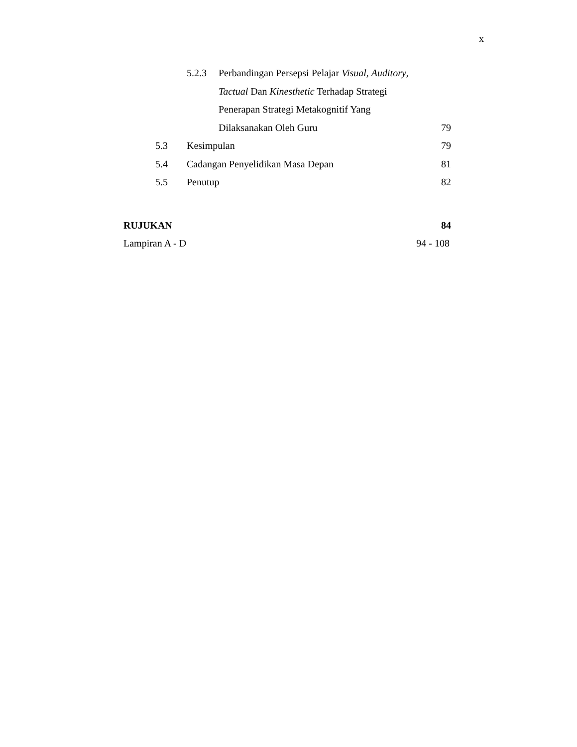x
5.2.3 Perbandingan Persepsi Pelajar Visual, Auditory,
Tactual Dan Kinesthetic Terhadap Strategi
Penerapan Strategi Metakognitif Yang
Dilaksanakan Oleh Guru 79
5.3 Kesimpulan 79
5.4 Cadangan Penyelidikan Masa Depan 81
5.5 Penutup 82
RUJUKAN 84
Lampiran A - D 94 - 108